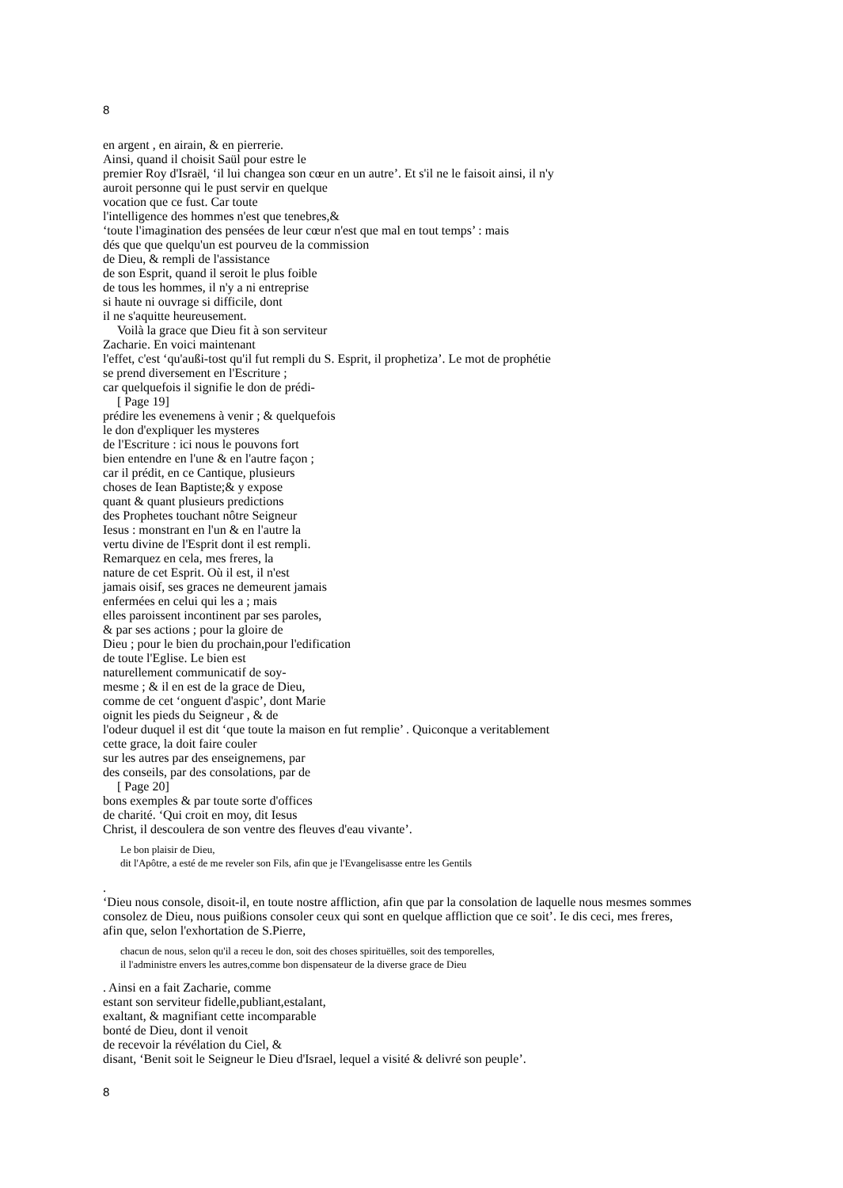8
en argent , en airain, & en pierrerie.
Ainsi, quand il choisit Saül pour estre le
premier Roy d'Israël, ‘il lui changea son cœur en un autre’. Et s'il ne le faisoit ainsi, il n'y
auroit personne qui le pust servir en quelque
vocation que ce fust. Car toute
l'intelligence des hommes n'est que tenebres,&
‘toute l'imagination des pensées de leur cœur n'est que mal en tout temps’ : mais
dés que que quelqu'un est pourveu de la commission
de Dieu, & rempli de l'assistance
de son Esprit, quand il seroit le plus foible
de tous les hommes, il n'y a ni entreprise
si haute ni ouvrage si difficile, dont
il ne s'aquitte heureusement.
Voilà la grace que Dieu fit à son serviteur
Zacharie. En voici maintenant
l'effet, c'est ‘qu'außi-tost qu'il fut rempli du S. Esprit, il prophetiza’. Le mot de prophétie
se prend diversement en l'Escriture ;
car quelquefois il signifie le don de prédi-
[ Page 19]
prédire les evenemens à venir ; & quelquefois
le don d'expliquer les mysteres
de l'Escriture : ici nous le pouvons fort
bien entendre en l'une & en l'autre façon ;
car il prédit, en ce Cantique, plusieurs
choses de Iean Baptiste;& y expose
quant & quant plusieurs predictions
des Prophetes touchant nôtre Seigneur
Iesus : monstrant en l'un & en l'autre la
vertu divine de l'Esprit dont il est rempli.
Remarquez en cela, mes freres, la
nature de cet Esprit. Où il est, il n'est
jamais oisif, ses graces ne demeurent jamais
enfermées en celui qui les a ; mais
elles paroissent incontinent par ses paroles,
& par ses actions ; pour la gloire de
Dieu ; pour le bien du prochain,pour l'edification
de toute l'Eglise. Le bien est
naturellement communicatif de soy-
mesme ; & il en est de la grace de Dieu,
comme de cet ‘onguent d'aspic’, dont Marie
oignit les pieds du Seigneur , & de
l'odeur duquel il est dit ‘que toute la maison en fut remplie’ . Quiconque a veritablement
cette grace, la doit faire couler
sur les autres par des enseignemens, par
des conseils, par des consolations, par de
[ Page 20]
bons exemples & par toute sorte d'offices
de charité. ‘Qui croit en moy, dit Iesus
Christ, il descoulera de son ventre des fleuves d'eau vivante’.
Le bon plaisir de Dieu,
dit l'Apôtre, a esté de me reveler son Fils, afin que je l'Evangelisasse entre les Gentils
.
‘Dieu nous console, disoit-il, en toute nostre affliction, afin que par la consolation de laquelle nous mesmes sommes
consolez de Dieu, nous puißions consoler ceux qui sont en quelque affliction que ce soit’. Ie dis ceci, mes freres,
afin que, selon l'exhortation de S.Pierre,
chacun de nous, selon qu'il a receu le don, soit des choses spirituëlles, soit des temporelles,
il l'administre envers les autres,comme bon dispensateur de la diverse grace de Dieu
. Ainsi en a fait Zacharie, comme
estant son serviteur fidelle,publiant,estalant,
exaltant, & magnifiant cette incomparable
bonté de Dieu, dont il venoit
de recevoir la révélation du Ciel, &
disant, ‘Benit soit le Seigneur le Dieu d'Israel, lequel a visité & delivré son peuple’.
8